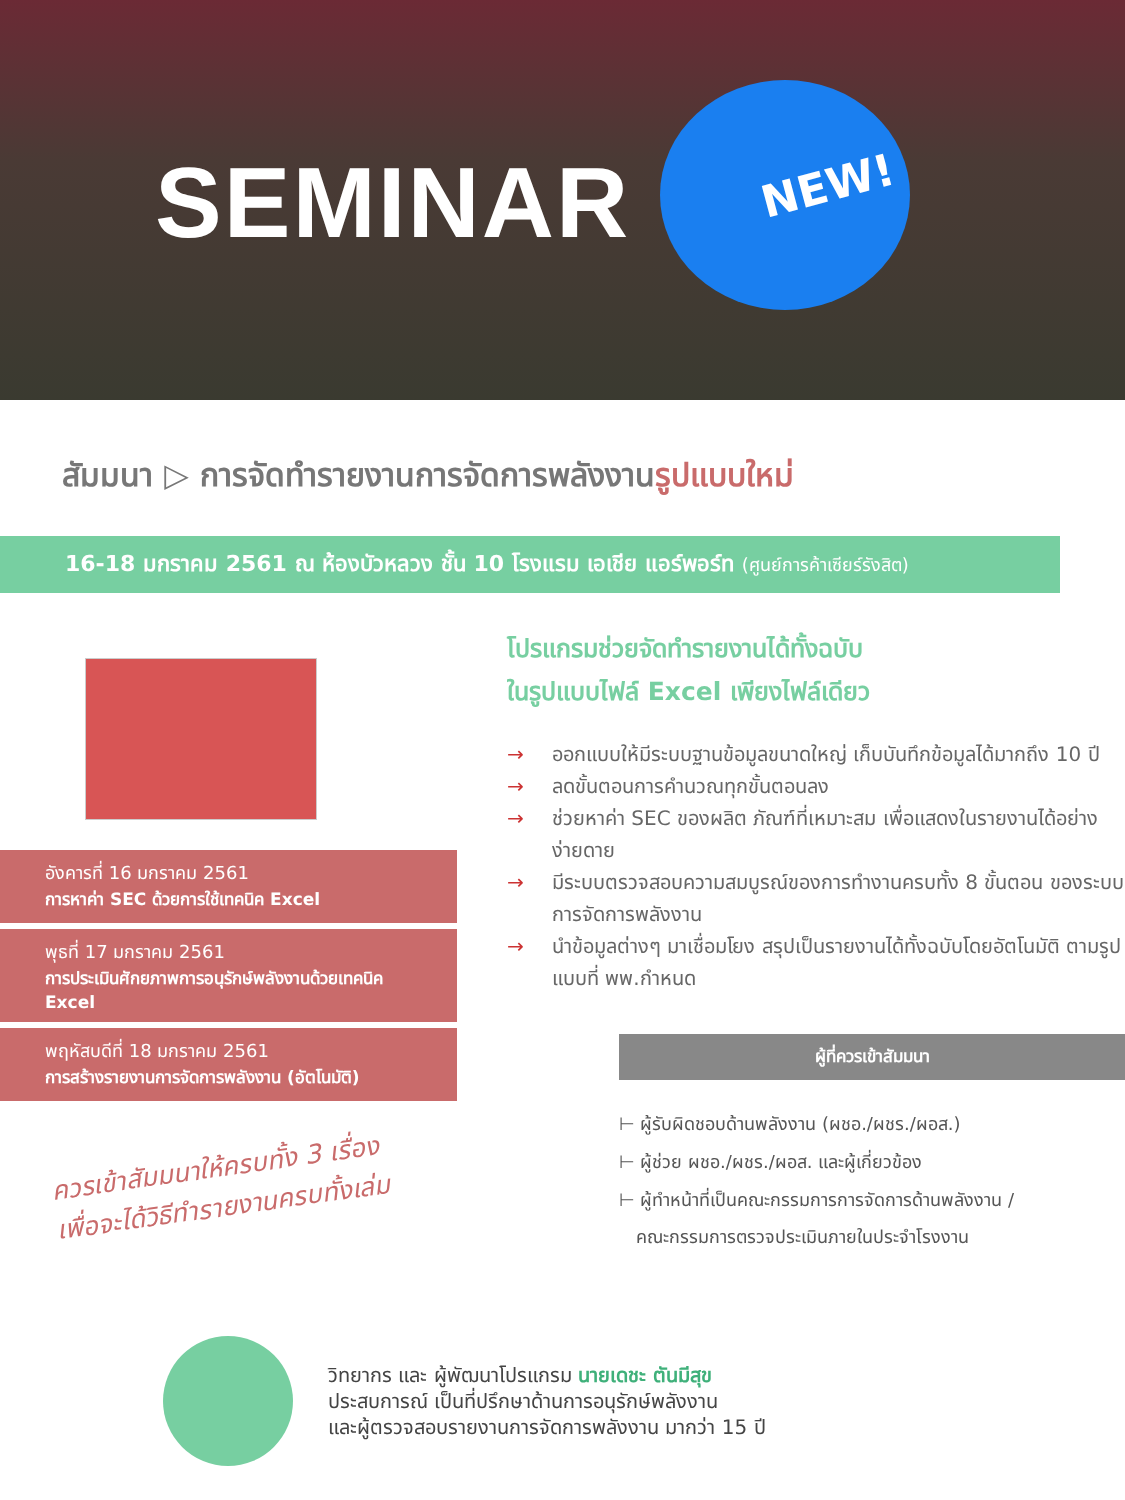SEMINAR
NEW!
สัมมนา ▷ การจัดทำรายงานการจัดการพลังงานรูปแบบใหม่
16-18 มกราคม 2561 ณ ห้องบัวหลวง ชั้น 10 โรงแรม เอเชีย แอร์พอร์ท (ศูนย์การค้าเซียร์รังสิต)
อังคารที่ 16 มกราคม 2561
การหาค่า SEC ด้วยการใช้เทคนิค Excel
พุธที่ 17 มกราคม 2561
การประเมินศักยภาพการอนุรักษ์พลังงานด้วยเทคนิค Excel
พฤหัสบดีที่ 18 มกราคม 2561
การสร้างรายงานการจัดการพลังงาน (อัตโนมัติ)
ควรเข้าสัมมนาให้ครบทั้ง 3 เรื่อง
เพื่อจะได้วิธีทำรายงานครบทั้งเล่ม
โปรแกรมช่วยจัดทำรายงานได้ทั้งฉบับ
ในรูปแบบไฟล์ Excel เพียงไฟล์เดียว
→ ออกแบบให้มีระบบฐานข้อมูลขนาดใหญ่ เก็บบันทึกข้อมูลได้มากถึง 10 ปี
→ ลดขั้นตอนการคำนวณทุกขั้นตอนลง
→ ช่วยหาค่า SEC ของผลิต ภัณฑ์ที่เหมาะสม เพื่อแสดงในรายงานได้อย่างง่ายดาย
→ มีระบบตรวจสอบความสมบูรณ์ของการทำงานครบทั้ง 8 ขั้นตอน ของระบบการจัดการพลังงาน
→ นำข้อมูลต่างๆ มาเชื่อมโยง สรุปเป็นรายงานได้ทั้งฉบับโดยอัตโนมัติ ตามรูปแบบที่ พพ.กำหนด
ผู้ที่ควรเข้าสัมมนา
⊢ ผู้รับผิดชอบด้านพลังงาน (ผชอ./ผชร./ผอส.)
⊢ ผู้ช่วย ผชอ./ผชร./ผอส. และผู้เกี่ยวข้อง
⊢ ผู้ทำหน้าที่เป็นคณะกรรมการการจัดการด้านพลังงาน /
คณะกรรมการตรวจประเมินภายในประจำโรงงาน
วิทยากร และ ผู้พัฒนาโปรแกรม นายเดชะ ตันมีสุข
ประสบการณ์ เป็นที่ปรึกษาด้านการอนุรักษ์พลังงาน
และผู้ตรวจสอบรายงานการจัดการพลังงาน มากว่า 15 ปี